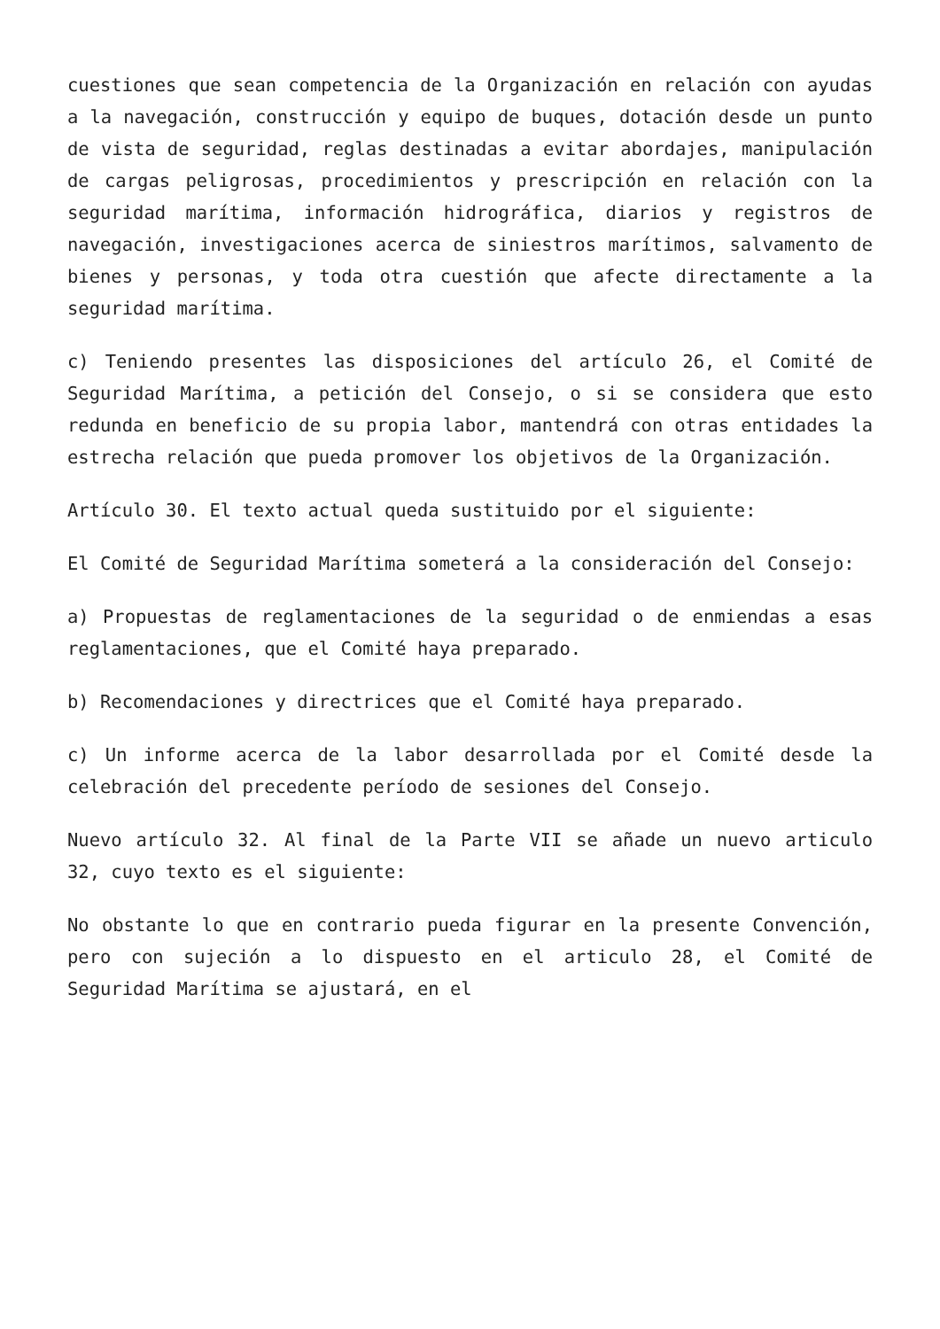cuestiones que sean competencia de la Organización en relación con ayudas a la navegación, construcción y equipo de buques, dotación desde un punto de vista de seguridad, reglas destinadas a evitar abordajes, manipulación de cargas peligrosas, procedimientos y prescripción en relación con la seguridad marítima, información hidrográfica, diarios y registros de navegación, investigaciones acerca de siniestros marítimos, salvamento de bienes y personas, y toda otra cuestión que afecte directamente a la seguridad marítima.
c) Teniendo presentes las disposiciones del artículo 26, el Comité de Seguridad Marítima, a petición del Consejo, o si se considera que esto redunda en beneficio de su propia labor, mantendrá con otras entidades la estrecha relación que pueda promover los objetivos de la Organización.
Artículo 30. El texto actual queda sustituido por el siguiente:
El Comité de Seguridad Marítima someterá a la consideración del Consejo:
a) Propuestas de reglamentaciones de la seguridad o de enmiendas a esas reglamentaciones, que el Comité haya preparado.
b) Recomendaciones y directrices que el Comité haya preparado.
c) Un informe acerca de la labor desarrollada por el Comité desde la celebración del precedente período de sesiones del Consejo.
Nuevo artículo 32. Al final de la Parte VII se añade un nuevo articulo 32, cuyo texto es el siguiente:
No obstante lo que en contrario pueda figurar en la presente Convención, pero con sujeción a lo dispuesto en el articulo 28, el Comité de Seguridad Marítima se ajustará, en el